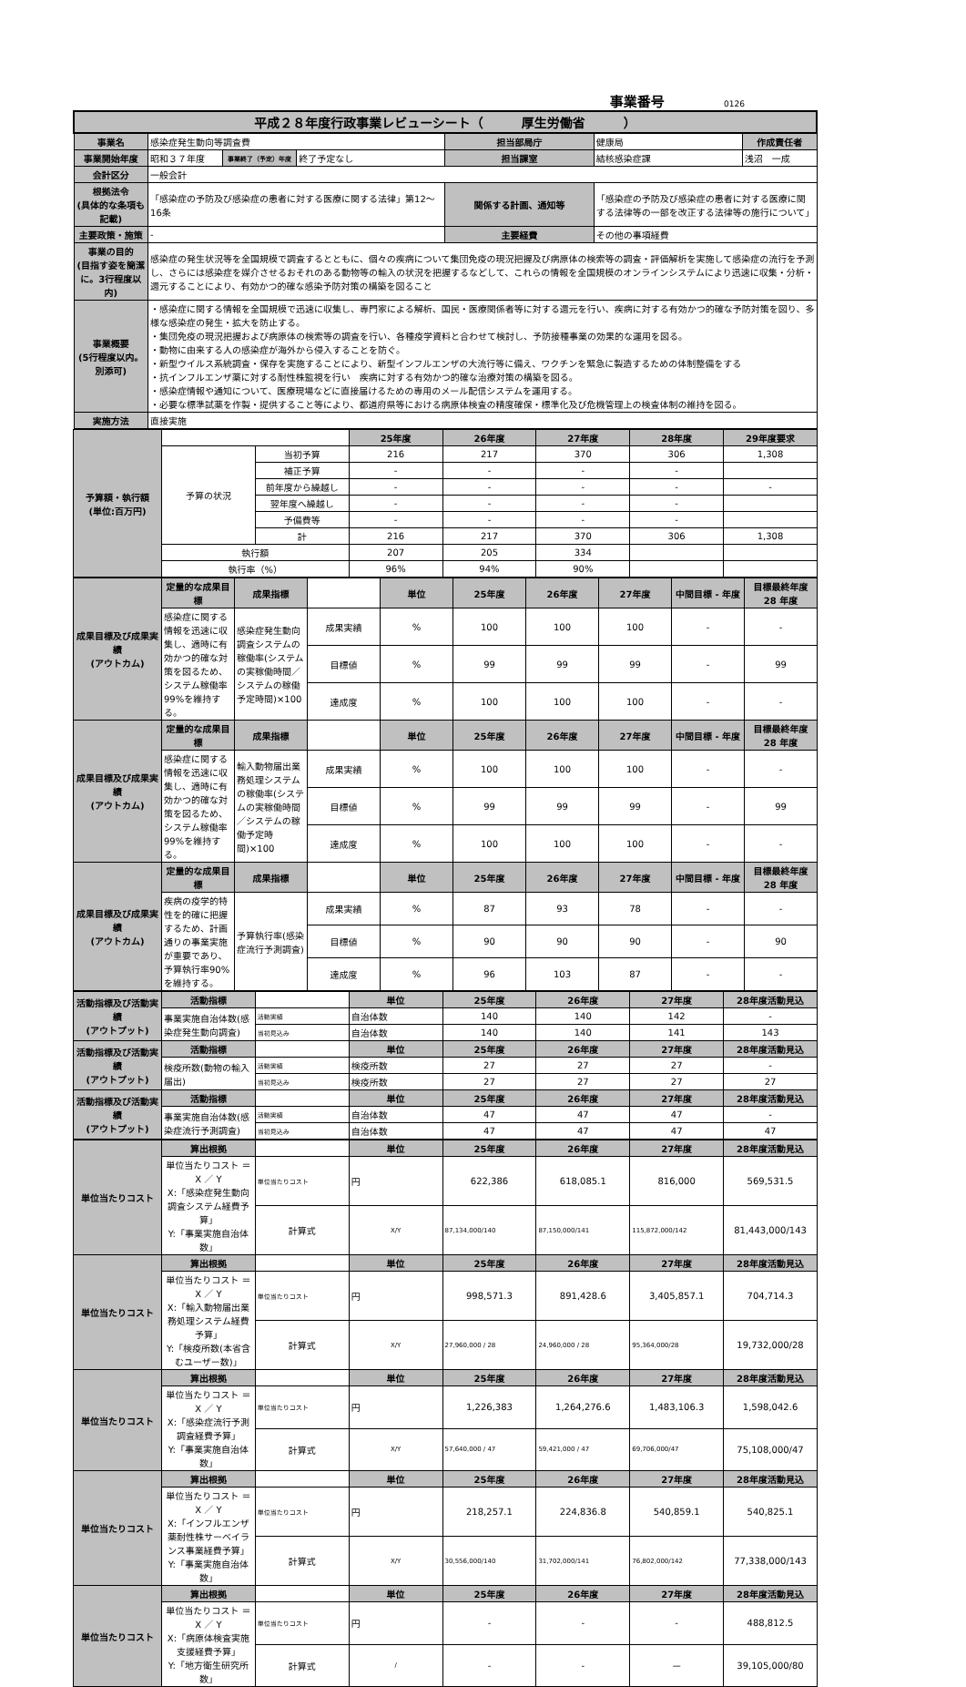事業番号 0126
| 平成２８年度行政事業レビューシート（ 厚生労働省 ） | | | | | | |
| 事業名 | 感染症発生動向等調査費 | | | 担当部局庁 | 健康局 | 作成責任者 |
| 事業開始年度 | 昭和３７年度 | 事業終了（予定）年度 | 終了予定なし | 担当課室 | 結核感染症課 | 浅沼 一成 |
| 会計区分 | 一般会計 | | | | | |
| 根拠法令 (具体的な条項も記載) | 「感染症の予防及び感染症の患者に対する医療に関する法律」第12～16条 | | | 関係する計画、通知等 | 「感染症の予防及び感染症の患者に対する医療に関する法律等の一部を改正する法律等の施行について」 | |
| 主要政策・施策 | - | | | 主要経費 | その他の事項経費 | |
| 事業の目的 (目指す姿を簡潔に。3行程度以内) | 感染症の発生状況等を全国規模で調査するとともに、個々の疾病について集団免疫の現況把握及び病原体の検索等の調査・評価解析を実施して感染症の流行を予測し、さらには感染症を媒介させるおそれのある動物等の輸入の状況を把握するなどして、これらの情報を全国規模のオンラインシステムにより迅速に収集・分析・還元することにより、有効かつ的確な感染予防対策の構築を図ること | | | | | |
| 事業概要 (5行程度以内。別添可) | ・感染症に関する情報を全国規模で迅速に収集し、専門家による解析、国民・医療関係者等に対する還元を行い、疾病に対する有効かつ的確な予防対策を図り、多様な感染症の発生・拡大を防止する。 ・集団免疫の現況把握および病原体の検索等の調査を行い、各種疫学資料と合わせて検討し、予防接種事業の効果的な運用を図る。 ・動物に由来する人の感染症が海外から侵入することを防ぐ。 ・新型ウイルス系統調査・保存を実施することにより、新型インフルエンザの大流行等に備え、ワクチンを緊急に製造するための体制整備をする ・抗インフルエンザ薬に対する耐性株監視を行い 疾病に対する有効かつ的確な治療対策の構築を図る。 ・感染症情報や通知について、医療現場などに直接届けるための専用のメール配信システムを運用する。 ・必要な標準試薬を作製・提供すること等により、都道府県等における病原体検査の精度確保・標準化及び危機管理上の検査体制の維持を図る。 | | | | | |
| 実施方法 | 直接実施 | | | | | |
| 予算額・執行額 (単位:百万円) | | | 25年度 | 26年度 | 27年度 | 28年度 | 29年度要求 |
| | 予算の状況 | 当初予算 | 216 | 217 | 370 | 306 | 1,308 |
| | | 補正予算 | - | - | - | - | |
| | | 前年度から繰越し | - | - | - | - | - |
| | | 翌年度へ繰越し | - | - | - | - | |
| | | 予備費等 | - | - | - | - | |
| | | 計 | 216 | 217 | 370 | 306 | 1,308 |
| | 執行額 | | 207 | 205 | 334 | | |
| | 執行率（%） | | 96% | 94% | 90% | | |
| 成果目標及び成果実績 (アウトカム) | 定量的な成果目標 | 成果指標 | | 単位 | 25年度 | 26年度 | 27年度 | 中間目標 - 年度 | 目標最終年度 28 年度 |
| | 感染症に関する情報を迅速に収集し、適時に有効かつ的確な対策を図るため、システム稼働率99%を維持する。 | 感染症発生動向調査システムの稼働率(システムの実稼働時間／システムの稼働予定時間)×100 | 成果実績 | % | 100 | 100 | 100 | - | - |
| | | | 目標値 | % | 99 | 99 | 99 | - | 99 |
| | | | 達成度 | % | 100 | 100 | 100 | - | - |
| 成果目標及び成果実績 (アウトカム) | 定量的な成果目標 | 成果指標 | | 単位 | 25年度 | 26年度 | 27年度 | 中間目標 - 年度 | 目標最終年度 28 年度 |
| | 感染症に関する情報を迅速に収集し、適時に有効かつ的確な対策を図るため、システム稼働率99%を維持する。 | 輸入動物届出業務処理システムの稼働率(システムの実稼働時間／システムの稼働予定時間)×100 | 成果実績 | % | 100 | 100 | 100 | - | - |
| | | | 目標値 | % | 99 | 99 | 99 | - | 99 |
| | | | 達成度 | % | 100 | 100 | 100 | - | - |
| 成果目標及び成果実績 (アウトカム) | 定量的な成果目標 | 成果指標 | | 単位 | 25年度 | 26年度 | 27年度 | 中間目標 - 年度 | 目標最終年度 28 年度 |
| | 疾病の疫学的特性を的確に把握するため、計画通りの事業実施が重要であり、予算執行率90%を維持する。 | 予算執行率(感染症流行予測調査) | 成果実績 | % | 87 | 93 | 78 | - | - |
| | | | 目標値 | % | 90 | 90 | 90 | - | 90 |
| | | | 達成度 | % | 96 | 103 | 87 | - | - |
| 活動指標及び活動実績 (アウトプット) | 活動指標 | | 単位 | 25年度 | 26年度 | 27年度 | 28年度活動見込 |
| | 事業実施自治体数(感染症発生動向調査) | 活動実績 | 自治体数 | 140 | 140 | 142 | - |
| | | 当初見込み | 自治体数 | 140 | 140 | 141 | 143 |
| 活動指標及び活動実績 (アウトプット) | 活動指標 | | 単位 | 25年度 | 26年度 | 27年度 | 28年度活動見込 |
| | 検疫所数(動物の輸入届出) | 活動実績 | 検疫所数 | 27 | 27 | 27 | - |
| | | 当初見込み | 検疫所数 | 27 | 27 | 27 | 27 |
| 活動指標及び活動実績 (アウトプット) | 活動指標 | | 単位 | 25年度 | 26年度 | 27年度 | 28年度活動見込 |
| | 事業実施自治体数(感染症流行予測調査) | 活動実績 | 自治体数 | 47 | 47 | 47 | - |
| | | 当初見込み | 自治体数 | 47 | 47 | 47 | 47 |
| 単位当たりコスト | 算出根拠 | | 単位 | 25年度 | 26年度 | 27年度 | 28年度活動見込 |
| | 単位当たりコスト ＝ X ／ Y X:「感染症発生動向調査システム経費予算」 Y:「事業実施自治体数」 | 単位当たりコスト | 円 | 622,386 | 618,085.1 | 816,000 | 569,531.5 |
| | | 計算式 | X/Y | 87,134,000/140 | 87,150,000/141 | 115,872,000/142 | 81,443,000/143 |
| 単位当たりコスト | 算出根拠 | | 単位 | 25年度 | 26年度 | 27年度 | 28年度活動見込 |
| | 単位当たりコスト ＝ X ／ Y X:「輸入動物届出業務処理システム経費予算」 Y:「検疫所数(本省含むユーザー数)」 | 単位当たりコスト | 円 | 998,571.3 | 891,428.6 | 3,405,857.1 | 704,714.3 |
| | | 計算式 | X/Y | 27,960,000 / 28 | 24,960,000 / 28 | 95,364,000/28 | 19,732,000/28 |
| 単位当たりコスト | 算出根拠 | | 単位 | 25年度 | 26年度 | 27年度 | 28年度活動見込 |
| | 単位当たりコスト ＝ X ／ Y X:「感染症流行予測調査経費予算」 Y:「事業実施自治体数」 | 単位当たりコスト | 円 | 1,226,383 | 1,264,276.6 | 1,483,106.3 | 1,598,042.6 |
| | | 計算式 | X/Y | 57,640,000 / 47 | 59,421,000 / 47 | 69,706,000/47 | 75,108,000/47 |
| 単位当たりコスト | 算出根拠 | | 単位 | 25年度 | 26年度 | 27年度 | 28年度活動見込 |
| | 単位当たりコスト ＝ X ／ Y X:「インフルエンザ薬耐性株サーベイランス事業経費予算」 Y:「事業実施自治体数」 | 単位当たりコスト | 円 | 218,257.1 | 224,836.8 | 540,859.1 | 540,825.1 |
| | | 計算式 | X/Y | 30,556,000/140 | 31,702,000/141 | 76,802,000/142 | 77,338,000/143 |
| 単位当たりコスト | 算出根拠 | | 単位 | 25年度 | 26年度 | 27年度 | 28年度活動見込 |
| | 単位当たりコスト ＝ X ／ Y X:「病原体検査実施支援経費予算」 Y:「地方衛生研究所数」 | 単位当たりコスト | 円 | - | - | - | 488,812.5 |
| | | 計算式 | / | - | - | ー | 39,105,000/80 |